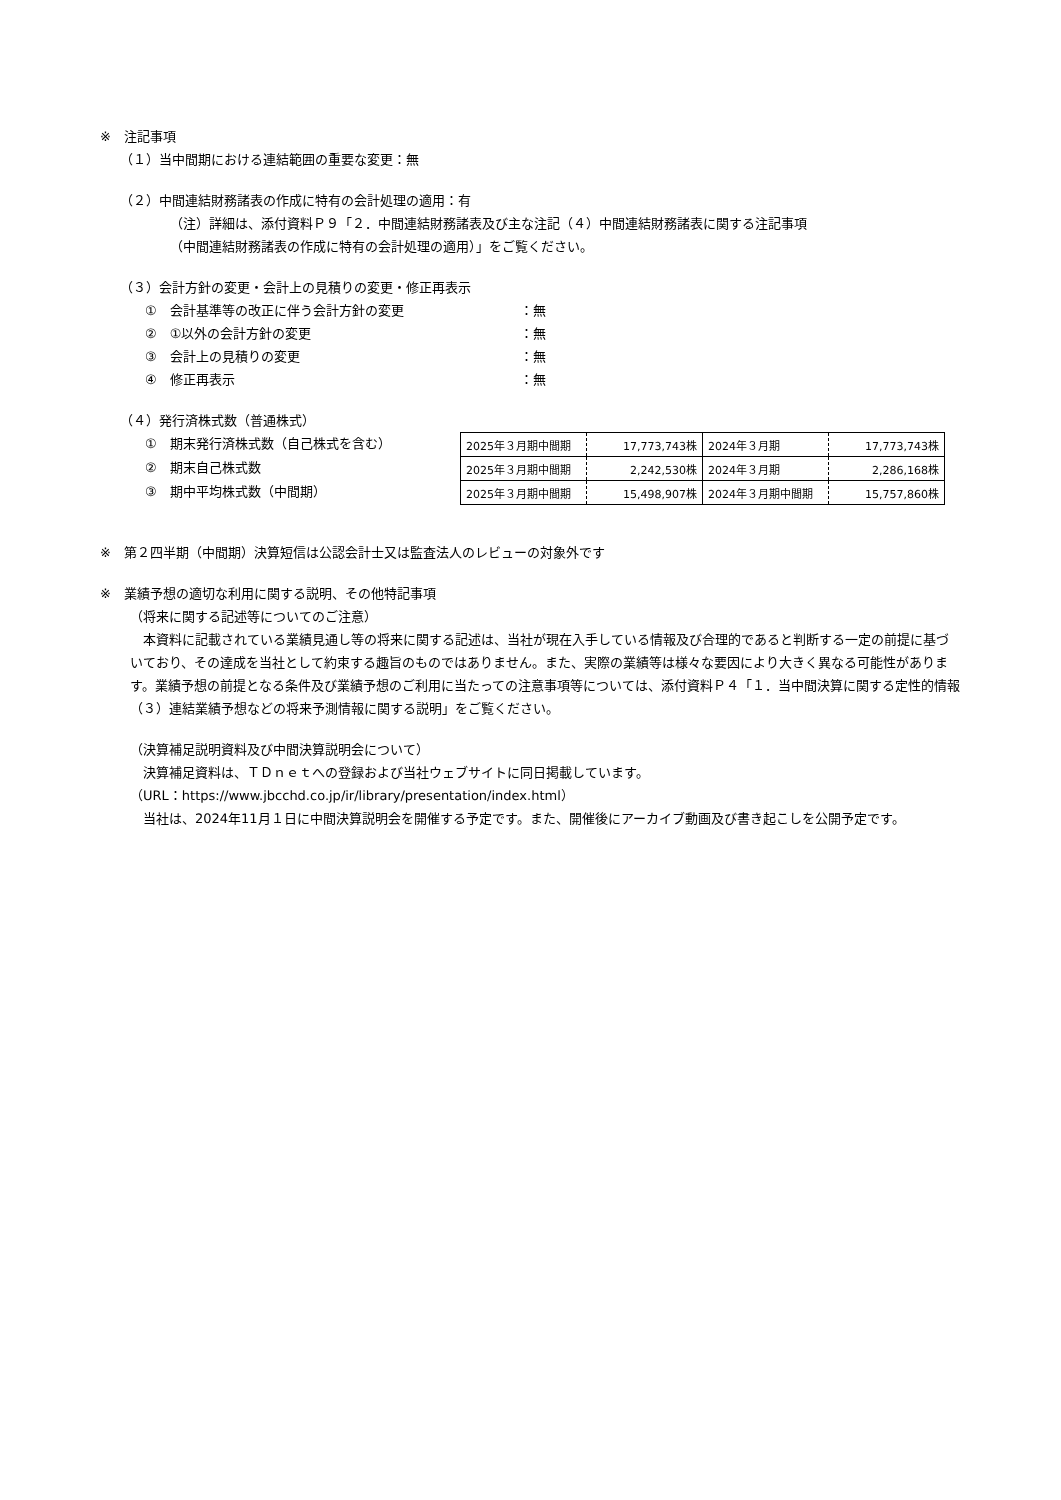※　注記事項
（１）当中間期における連結範囲の重要な変更：無
（２）中間連結財務諸表の作成に特有の会計処理の適用：有
（注）詳細は、添付資料Ｐ９「２．中間連結財務諸表及び主な注記（４）中間連結財務諸表に関する注記事項
（中間連結財務諸表の作成に特有の会計処理の適用）」をご覧ください。
（３）会計方針の変更・会計上の見積りの変更・修正再表示
①　会計基準等の改正に伴う会計方針の変更 ：無
②　①以外の会計方針の変更 ：無
③　会計上の見積りの変更 ：無
④　修正再表示 ：無
（４）発行済株式数（普通株式）
①　期末発行済株式数（自己株式を含む）
②　期末自己株式数
③　期中平均株式数（中間期）
| 2025年３月期中間期 | 17,773,743株 | 2024年３月期 | 17,773,743株 |
| 2025年３月期中間期 | 2,242,530株 | 2024年３月期 | 2,286,168株 |
| 2025年３月期中間期 | 15,498,907株 | 2024年３月期中間期 | 15,757,860株 |
※　第２四半期（中間期）決算短信は公認会計士又は監査法人のレビューの対象外です
※　業績予想の適切な利用に関する説明、その他特記事項
（将来に関する記述等についてのご注意）
　本資料に記載されている業績見通し等の将来に関する記述は、当社が現在入手している情報及び合理的であると判断する一定の前提に基づいており、その達成を当社として約束する趣旨のものではありません。また、実際の業績等は様々な要因により大きく異なる可能性があります。業績予想の前提となる条件及び業績予想のご利用に当たっての注意事項等については、添付資料Ｐ４「１．当中間決算に関する定性的情報（３）連結業績予想などの将来予測情報に関する説明」をご覧ください。
（決算補足説明資料及び中間決算説明会について）
　決算補足資料は、ＴＤｎｅｔへの登録および当社ウェブサイトに同日掲載しています。
（URL：https://www.jbcchd.co.jp/ir/library/presentation/index.html）
　当社は、2024年11月１日に中間決算説明会を開催する予定です。また、開催後にアーカイブ動画及び書き起こしを公開予定です。